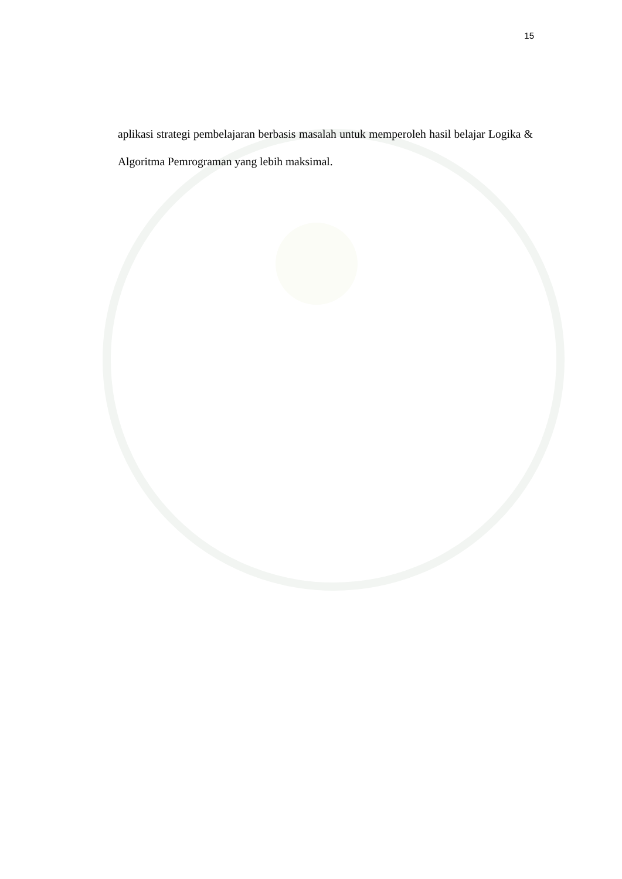15
aplikasi strategi pembelajaran berbasis masalah untuk memperoleh hasil belajar Logika & Algoritma Pemrograman yang lebih maksimal.